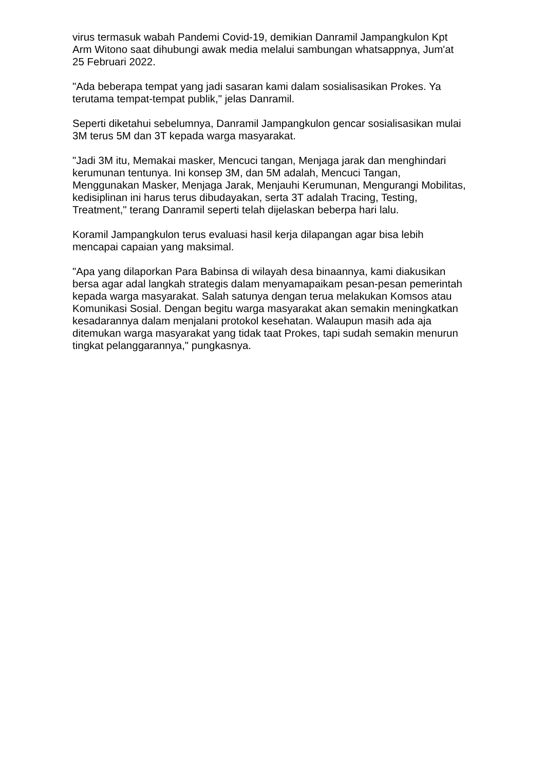virus termasuk wabah Pandemi Covid-19, demikian Danramil Jampangkulon Kpt Arm Witono saat dihubungi awak media melalui sambungan whatsappnya, Jum'at 25 Februari 2022.
"Ada beberapa tempat yang jadi sasaran kami dalam sosialisasikan Prokes. Ya terutama tempat-tempat publik," jelas Danramil.
Seperti diketahui sebelumnya, Danramil Jampangkulon gencar sosialisasikan mulai 3M terus 5M dan 3T kepada warga masyarakat.
"Jadi 3M itu, Memakai masker, Mencuci tangan, Menjaga jarak dan menghindari kerumunan tentunya. Ini konsep 3M, dan 5M adalah, Mencuci Tangan, Menggunakan Masker, Menjaga Jarak, Menjauhi Kerumunan, Mengurangi Mobilitas, kedisiplinan ini harus terus dibudayakan, serta 3T adalah Tracing, Testing, Treatment," terang Danramil seperti telah dijelaskan beberpa hari lalu.
Koramil Jampangkulon terus evaluasi hasil kerja dilapangan agar bisa lebih mencapai capaian yang maksimal.
"Apa yang dilaporkan Para Babinsa di wilayah desa binaannya, kami diakusikan bersa agar adal langkah strategis dalam menyamapaikam pesan-pesan pemerintah kepada warga masyarakat. Salah satunya dengan terua melakukan Komsos atau Komunikasi Sosial. Dengan begitu warga masyarakat akan semakin meningkatkan kesadarannya dalam menjalani protokol kesehatan. Walaupun masih ada aja ditemukan warga masyarakat yang tidak taat Prokes, tapi sudah semakin menurun tingkat pelanggarannya," pungkasnya.